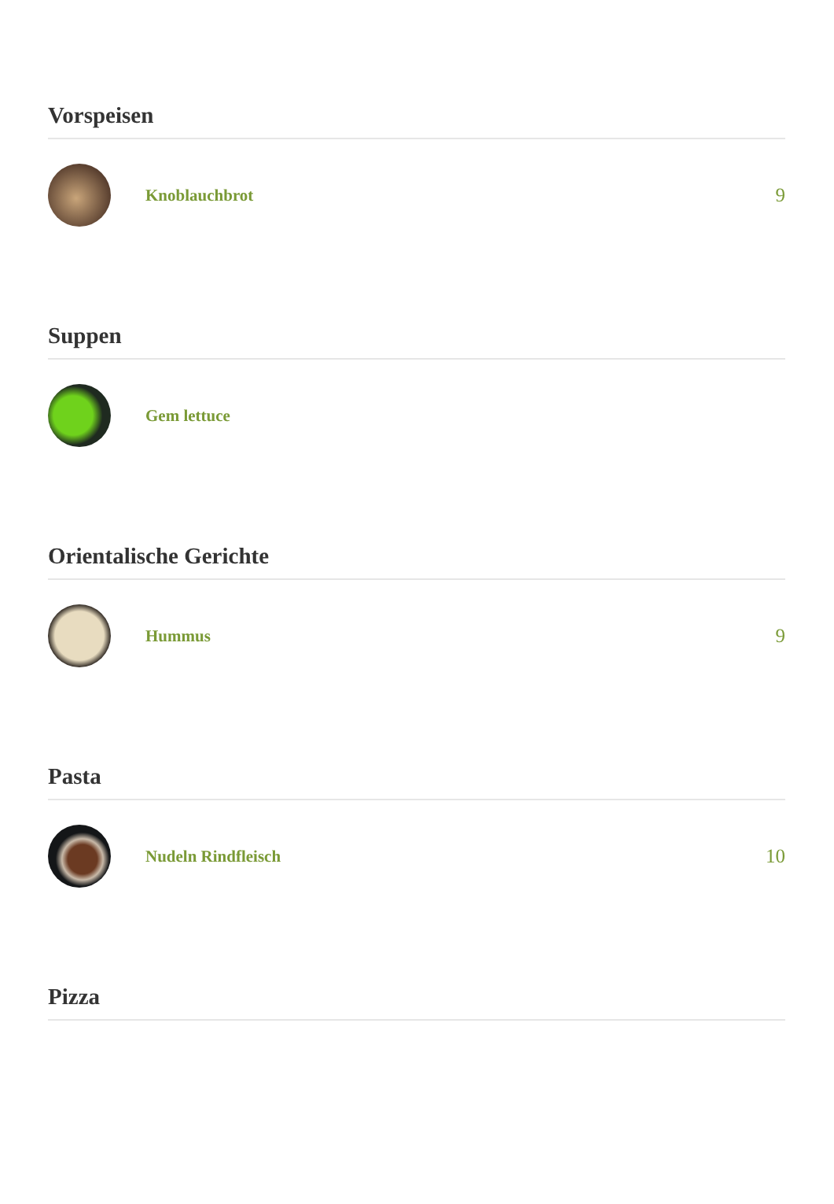Vorspeisen
Knoblauchbrot
9
Suppen
Gem lettuce
Orientalische Gerichte
Hummus
9
Pasta
Nudeln Rindfleisch
10
Pizza